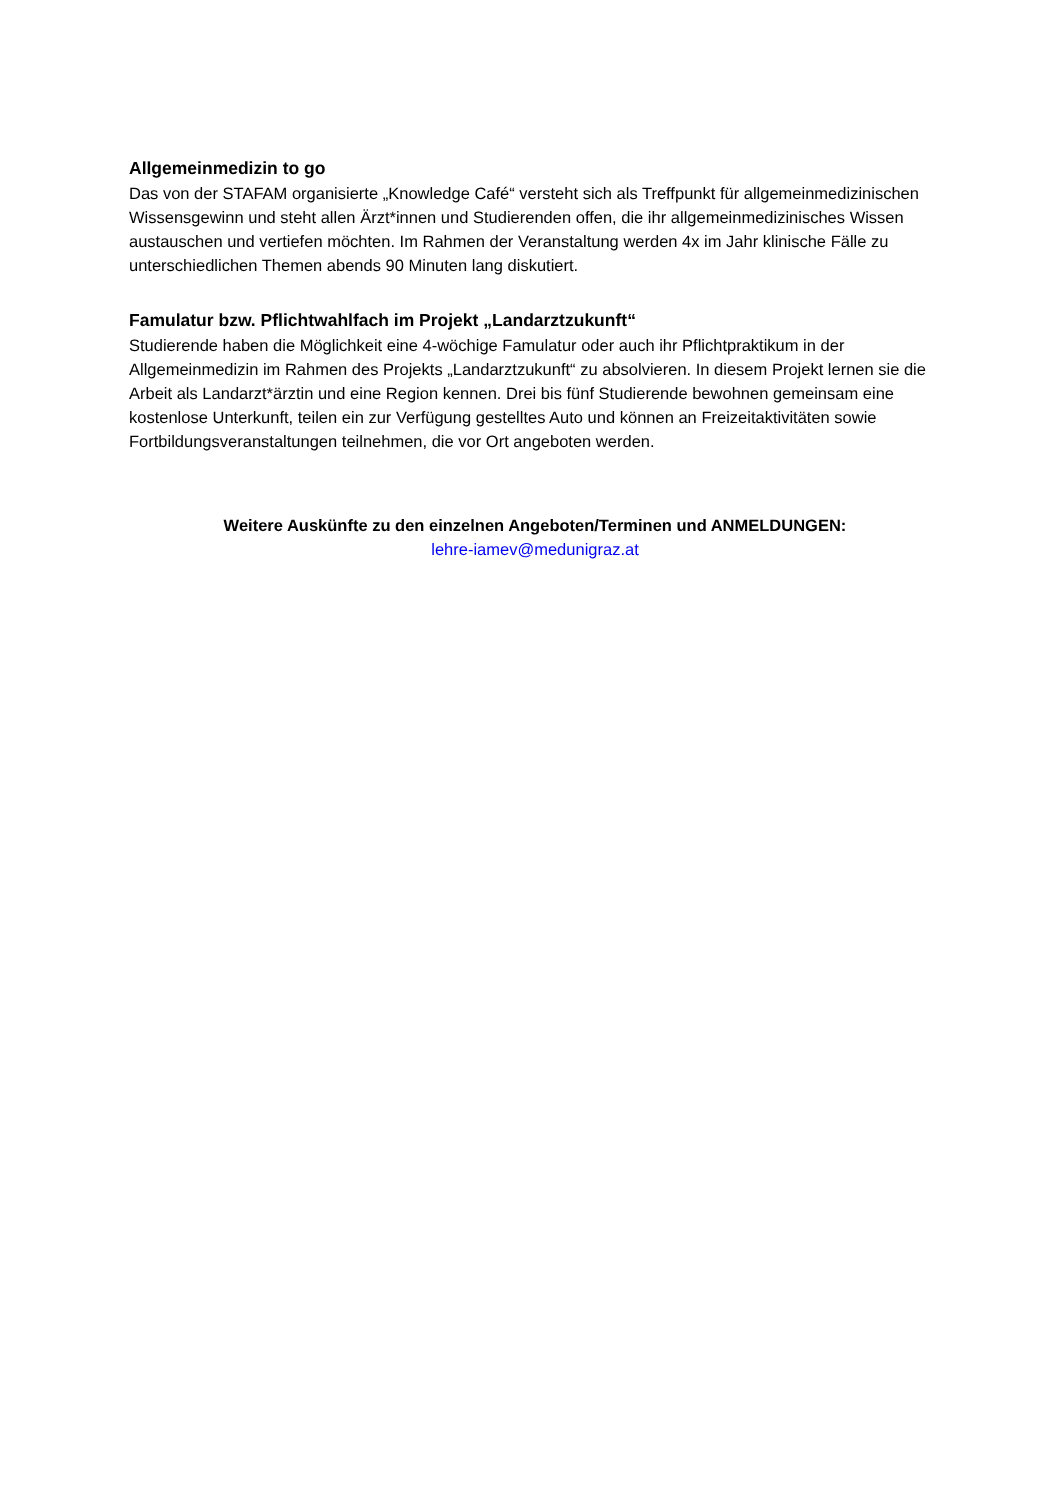Allgemeinmedizin to go
Das von der STAFAM organisierte „Knowledge Café“ versteht sich als Treffpunkt für allgemeinmedizinischen Wissensgewinn und steht allen Ärzt*innen und Studierenden offen, die ihr allgemeinmedizinisches Wissen austauschen und vertiefen möchten. Im Rahmen der Veranstaltung werden 4x im Jahr klinische Fälle zu unterschiedlichen Themen abends 90 Minuten lang diskutiert.
Famulatur bzw. Pflichtwahlfach im Projekt „Landarztzukunft“
Studierende haben die Möglichkeit eine 4-wöchige Famulatur oder auch ihr Pflichtpraktikum in der Allgemeinmedizin im Rahmen des Projekts „Landarztzukunft“ zu absolvieren. In diesem Projekt lernen sie die Arbeit als Landarzt*ärztin und eine Region kennen. Drei bis fünf Studierende bewohnen gemeinsam eine kostenlose Unterkunft, teilen ein zur Verfügung gestelltes Auto und können an Freizeitaktivitäten sowie Fortbildungsveranstaltungen teilnehmen, die vor Ort angeboten werden.
Weitere Auskünfte zu den einzelnen Angeboten/Terminen und ANMELDUNGEN:
lehre-iamev@medunigraz.at